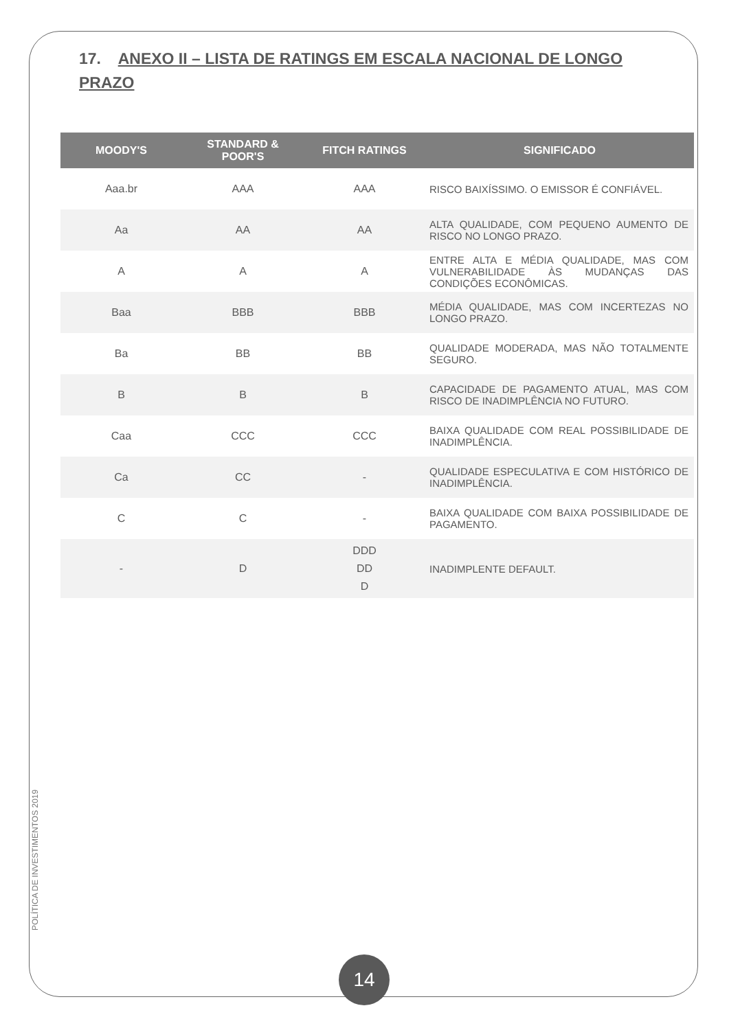17. ANEXO II – LISTA DE RATINGS EM ESCALA NACIONAL DE LONGO PRAZO
| MOODY'S | STANDARD & POOR'S | FITCH RATINGS | SIGNIFICADO |
| --- | --- | --- | --- |
| Aaa.br | AAA | AAA | RISCO BAIXÍSSIMO. O EMISSOR É CONFIÁVEL. |
| Aa | AA | AA | ALTA QUALIDADE, COM PEQUENO AUMENTO DE RISCO NO LONGO PRAZO. |
| A | A | A | ENTRE ALTA E MÉDIA QUALIDADE, MAS COM VULNERABILIDADE ÀS MUDANÇAS DAS CONDIÇÕES ECONÔMICAS. |
| Baa | BBB | BBB | MÉDIA QUALIDADE, MAS COM INCERTEZAS NO LONGO PRAZO. |
| Ba | BB | BB | QUALIDADE MODERADA, MAS NÃO TOTALMENTE SEGURO. |
| B | B | B | CAPACIDADE DE PAGAMENTO ATUAL, MAS COM RISCO DE INADIMPLÊNCIA NO FUTURO. |
| Caa | CCC | CCC | BAIXA QUALIDADE COM REAL POSSIBILIDADE DE INADIMPLÊNCIA. |
| Ca | CC | - | QUALIDADE ESPECULATIVA E COM HISTÓRICO DE INADIMPLÊNCIA. |
| C | C | - | BAIXA QUALIDADE COM BAIXA POSSIBILIDADE DE PAGAMENTO. |
| - | D | DDD DD D | INADIMPLENTE DEFAULT. |
POLÍTICA DE INVESTIMENTOS 2019
14